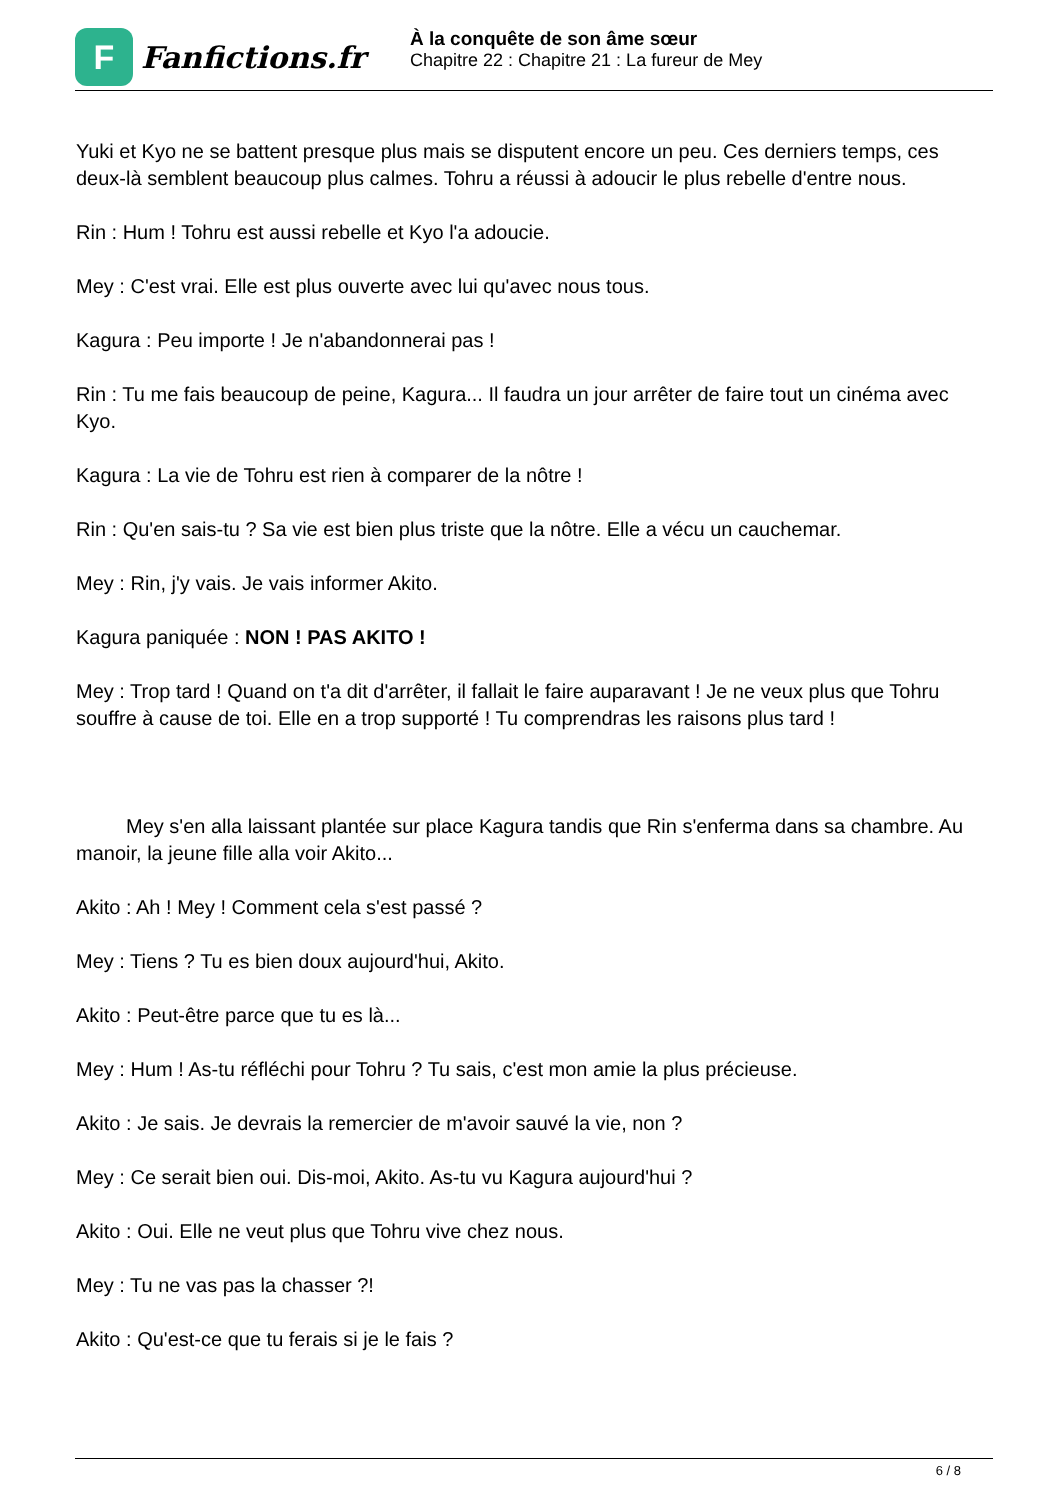F
Fanfictions.fr
À la conquête de son âme sœur
Chapitre 22 : Chapitre 21 : La fureur de Mey
Yuki et Kyo ne se battent presque plus mais se disputent encore un peu. Ces derniers temps, ces deux-là semblent beaucoup plus calmes. Tohru a réussi à adoucir le plus rebelle d'entre nous.
Rin : Hum ! Tohru est aussi rebelle et Kyo l'a adoucie.
Mey : C'est vrai. Elle est plus ouverte avec lui qu'avec nous tous.
Kagura : Peu importe ! Je n'abandonnerai pas !
Rin : Tu me fais beaucoup de peine, Kagura... Il faudra un jour arrêter de faire tout un cinéma avec Kyo.
Kagura : La vie de Tohru est rien à comparer de la nôtre !
Rin : Qu'en sais-tu ? Sa vie est bien plus triste que la nôtre. Elle a vécu un cauchemar.
Mey : Rin, j'y vais. Je vais informer Akito.
Kagura paniquée : NON ! PAS AKITO !
Mey : Trop tard ! Quand on t'a dit d'arrêter, il fallait le faire auparavant ! Je ne veux plus que Tohru souffre à cause de toi. Elle en a trop supporté ! Tu comprendras les raisons plus tard !
Mey s'en alla laissant plantée sur place Kagura tandis que Rin s'enferma dans sa chambre. Au manoir, la jeune fille alla voir Akito...
Akito : Ah ! Mey ! Comment cela s'est passé ?
Mey : Tiens ? Tu es bien doux aujourd'hui, Akito.
Akito : Peut-être parce que tu es là...
Mey : Hum ! As-tu réfléchi pour Tohru ? Tu sais, c'est mon amie la plus précieuse.
Akito : Je sais. Je devrais la remercier de m'avoir sauvé la vie, non ?
Mey : Ce serait bien oui. Dis-moi, Akito. As-tu vu Kagura aujourd'hui ?
Akito : Oui. Elle ne veut plus que Tohru vive chez nous.
Mey : Tu ne vas pas la chasser ?!
Akito : Qu'est-ce que tu ferais si je le fais ?
6 / 8